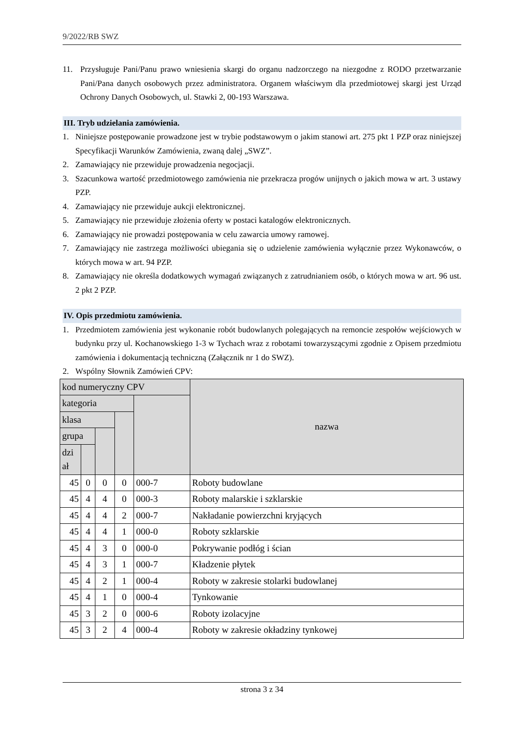9/2022/RB SWZ
11. Przysługuje Pani/Panu prawo wniesienia skargi do organu nadzorczego na niezgodne z RODO przetwarzanie Pani/Pana danych osobowych przez administratora. Organem właściwym dla przedmiotowej skargi jest Urząd Ochrony Danych Osobowych, ul. Stawki 2, 00-193 Warszawa.
III. Tryb udzielania zamówienia.
1. Niniejsze postępowanie prowadzone jest w trybie podstawowym o jakim stanowi art. 275 pkt 1 PZP oraz niniejszej Specyfikacji Warunków Zamówienia, zwaną dalej „SWZ”.
2. Zamawiający nie przewiduje prowadzenia negocjacji.
3. Szacunkowa wartość przedmiotowego zamówienia nie przekracza progów unijnych o jakich mowa w art. 3 ustawy PZP.
4. Zamawiający nie przewiduje aukcji elektronicznej.
5. Zamawiający nie przewiduje złożenia oferty w postaci katalogów elektronicznych.
6. Zamawiający nie prowadzi postępowania w celu zawarcia umowy ramowej.
7. Zamawiający nie zastrzega możliwości ubiegania się o udzielenie zamówienia wyłącznie przez Wykonawców, o których mowa w art. 94 PZP.
8. Zamawiający nie określa dodatkowych wymagań związanych z zatrudnianiem osób, o których mowa w art. 96 ust. 2 pkt 2 PZP.
IV. Opis przedmiotu zamówienia.
1. Przedmiotem zamówienia jest wykonanie robót budowlanych polegających na remoncie zespołów wejściowych w budynku przy ul. Kochanowskiego 1-3 w Tychach wraz z robotami towarzyszącymi zgodnie z Opisem przedmiotu zamówienia i dokumentacją techniczną (Załącznik nr 1 do SWZ).
2. Wspólny Słownik Zamówień CPV:
| kod numeryczny CPV | | | | | nazwa |
| --- | --- | --- | --- | --- | --- |
| kategoria | | | | | |
| klasa | | | | | |
| grupa | | | | | |
| dzi ał | | | | | |
| 45 | 0 | 0 | 0 | 000-7 | Roboty budowlane |
| 45 | 4 | 4 | 0 | 000-3 | Roboty malarskie i szklarskie |
| 45 | 4 | 4 | 2 | 000-7 | Nakładanie powierzchni kryjących |
| 45 | 4 | 4 | 1 | 000-0 | Roboty szklarskie |
| 45 | 4 | 3 | 0 | 000-0 | Pokrywanie podłóg i ścian |
| 45 | 4 | 3 | 1 | 000-7 | Kładzenie płytek |
| 45 | 4 | 2 | 1 | 000-4 | Roboty w zakresie stolarki budowlanej |
| 45 | 4 | 1 | 0 | 000-4 | Tynkowanie |
| 45 | 3 | 2 | 0 | 000-6 | Roboty izolacyjne |
| 45 | 3 | 2 | 4 | 000-4 | Roboty w zakresie okładziny tynkowej |
strona 3 z 34